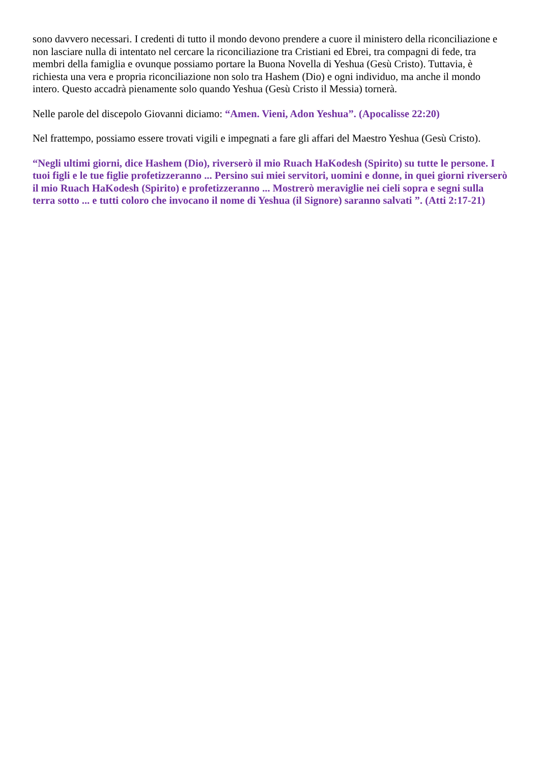sono davvero necessari. I credenti di tutto il mondo devono prendere a cuore il ministero della riconciliazione e non lasciare nulla di intentato nel cercare la riconciliazione tra Cristiani ed Ebrei, tra compagni di fede, tra membri della famiglia e ovunque possiamo portare la Buona Novella di Yeshua (Gesù Cristo). Tuttavia, è richiesta una vera e propria riconciliazione non solo tra Hashem (Dio) e ogni individuo, ma anche il mondo intero. Questo accadrà pienamente solo quando Yeshua (Gesù Cristo il Messia) tornerà.
Nelle parole del discepolo Giovanni diciamo: “Amen. Vieni, Adon Yeshua”. (Apocalisse 22:20)
Nel frattempo, possiamo essere trovati vigili e impegnati a fare gli affari del Maestro Yeshua (Gesù Cristo).
“Negli ultimi giorni, dice Hashem (Dio), riverserò il mio Ruach HaKodesh (Spirito) su tutte le persone. I tuoi figli e le tue figlie profetizzeranno ... Persino sui miei servitori, uomini e donne, in quei giorni riverserò il mio Ruach HaKodesh (Spirito) e profetizzeranno ... Mostrerò meraviglie nei cieli sopra e segni sulla terra sotto ... e tutti coloro che invocano il nome di Yeshua (il Signore) saranno salvati ”. (Atti 2:17-21)